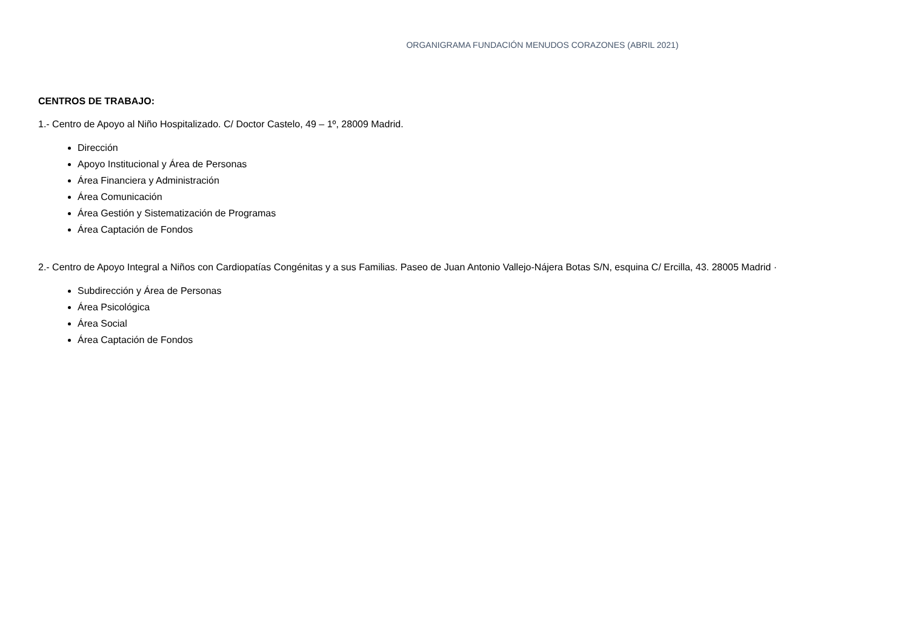ORGANIGRAMA FUNDACIÓN MENUDOS CORAZONES (ABRIL 2021)
CENTROS DE TRABAJO:
1.- Centro de Apoyo al Niño Hospitalizado. C/ Doctor Castelo, 49 – 1º, 28009 Madrid.
Dirección
Apoyo Institucional y Área de Personas
Área Financiera y Administración
Área Comunicación
Área Gestión y Sistematización de Programas
Área Captación de Fondos
2.- Centro de Apoyo Integral a Niños con Cardiopatías Congénitas y a sus Familias. Paseo de Juan Antonio Vallejo-Nájera Botas S/N, esquina C/ Ercilla, 43. 28005 Madrid ·
Subdirección y Área de Personas
Área Psicológica
Área Social
Área Captación de Fondos